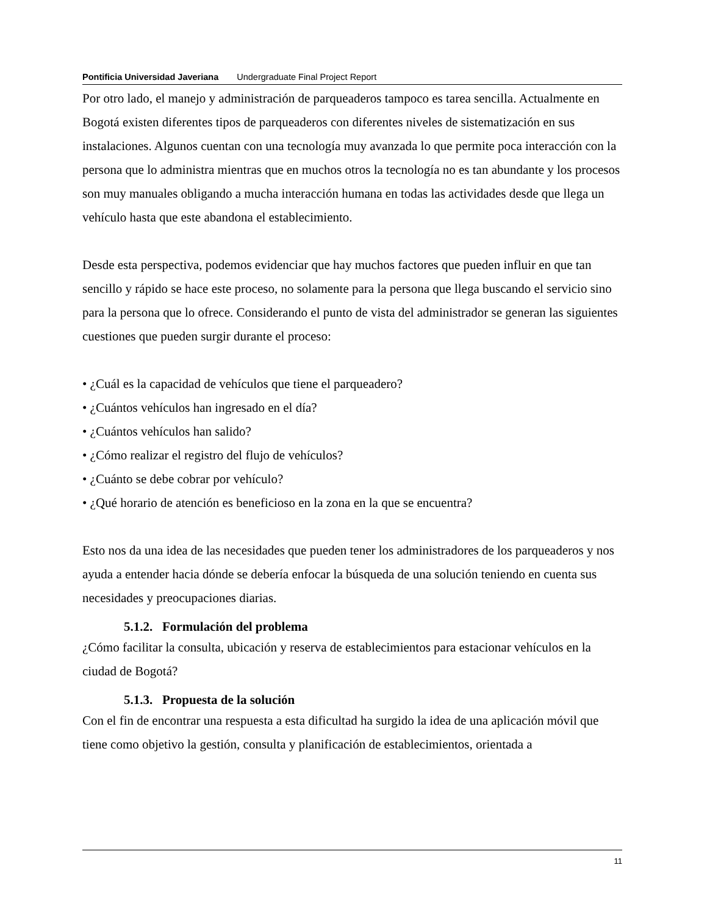Pontificia Universidad Javeriana Undergraduate Final Project Report
Por otro lado, el manejo y administración de parqueaderos tampoco es tarea sencilla. Actualmente en Bogotá existen diferentes tipos de parqueaderos con diferentes niveles de sistematización en sus instalaciones. Algunos cuentan con una tecnología muy avanzada lo que permite poca interacción con la persona que lo administra mientras que en muchos otros la tecnología no es tan abundante y los procesos son muy manuales obligando a mucha interacción humana en todas las actividades desde que llega un vehículo hasta que este abandona el establecimiento.
Desde esta perspectiva, podemos evidenciar que hay muchos factores que pueden influir en que tan sencillo y rápido se hace este proceso, no solamente para la persona que llega buscando el servicio sino para la persona que lo ofrece. Considerando el punto de vista del administrador se generan las siguientes cuestiones que pueden surgir durante el proceso:
• ¿Cuál es la capacidad de vehículos que tiene el parqueadero?
• ¿Cuántos vehículos han ingresado en el día?
• ¿Cuántos vehículos han salido?
• ¿Cómo realizar el registro del flujo de vehículos?
• ¿Cuánto se debe cobrar por vehículo?
• ¿Qué horario de atención es beneficioso en la zona en la que se encuentra?
Esto nos da una idea de las necesidades que pueden tener los administradores de los parqueaderos y nos ayuda a entender hacia dónde se debería enfocar la búsqueda de una solución teniendo en cuenta sus necesidades y preocupaciones diarias.
5.1.2. Formulación del problema
¿Cómo facilitar la consulta, ubicación y reserva de establecimientos para estacionar vehículos en la ciudad de Bogotá?
5.1.3. Propuesta de la solución
Con el fin de encontrar una respuesta a esta dificultad ha surgido la idea de una aplicación móvil que tiene como objetivo la gestión, consulta y planificación de establecimientos, orientada a
11